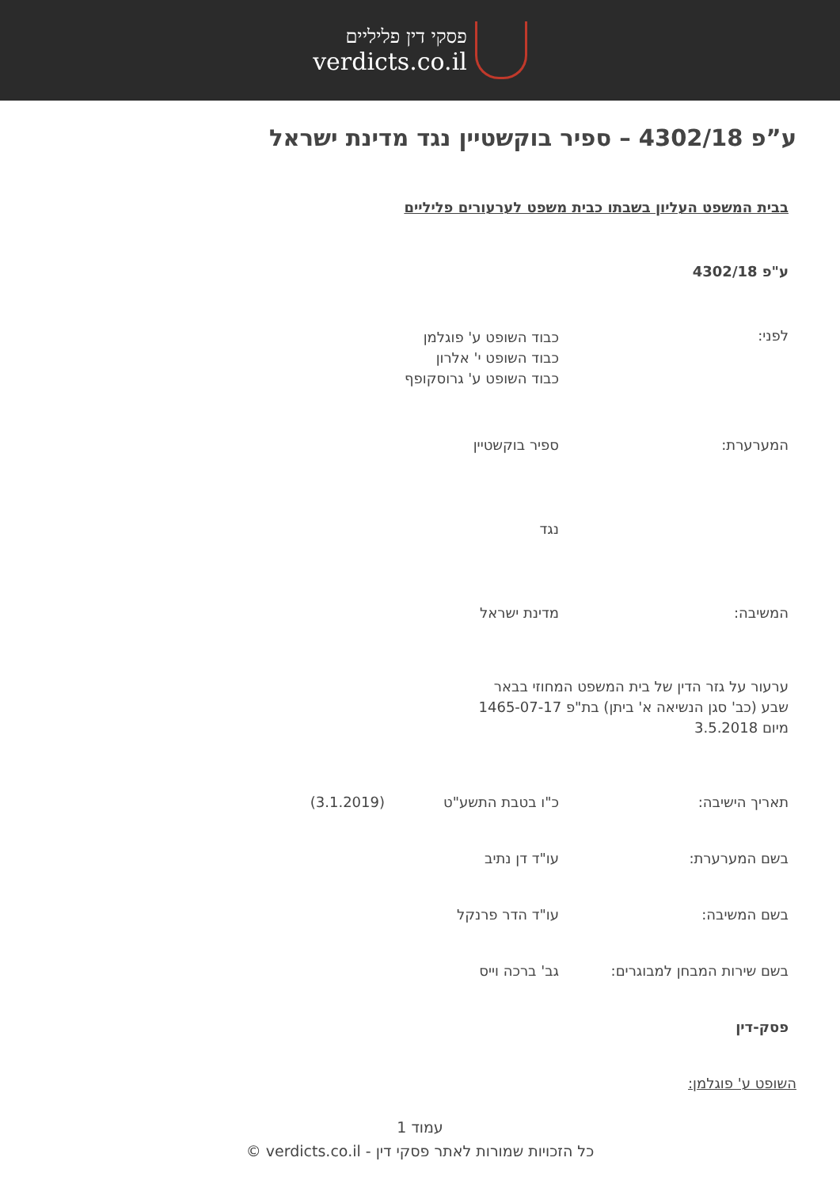פסקי דין פליליים
verdicts.co.il
ע”פ 4302/18 – ספיר בוקשטיין נגד מדינת ישראל
בבית המשפט העליון בשבתו כבית משפט לערעורים פליליים
ע"פ 4302/18
לפני:
כבוד השופט ע' פוגלמן
כבוד השופט י' אלרון
כבוד השופט ע' גרוסקופף
המערערת: ספיר בוקשטיין
נגד
המשיבה: מדינת ישראל
ערעור על גזר הדין של בית המשפט המחוזי בבאר שבע (כב' סגן הנשיאה א' ביתן) בת"פ 1465-07-17 מיום 3.5.2018
תאריך הישיבה: כ"ו בטבת התשע"ט (3.1.2019)
בשם המערערת: עו"ד דן נתיב
בשם המשיבה: עו"ד הדר פרנקל
בשם שירות המבחן למבוגרים: גב' ברכה וייס
פסק-דין
השופט ע' פוגלמן:
עמוד 1
כל הזכויות שמורות לאתר פסקי דין - verdicts.co.il ©